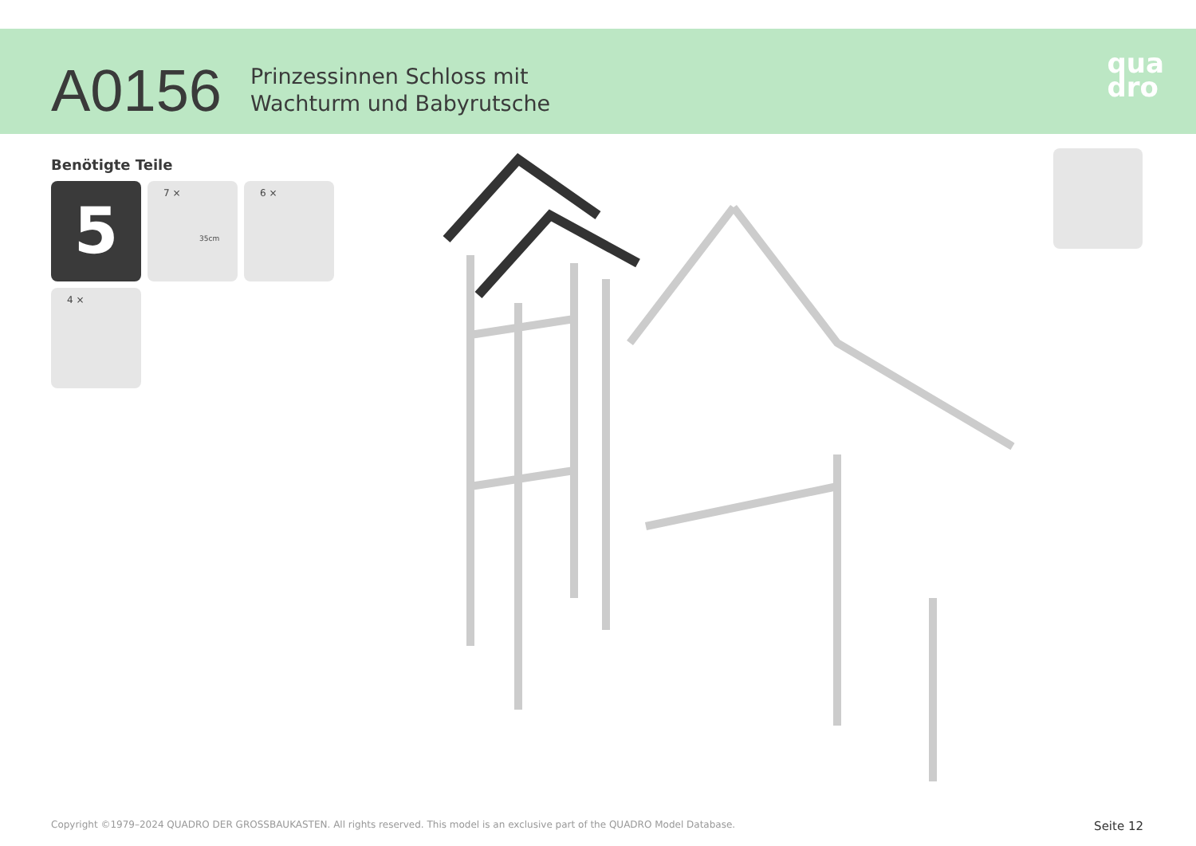A0156
Prinzessinnen Schloss mit
Wachturm und Babyrutsche
qua
dro
Benötigte Teile
5
7 ×
35cm
6 ×
4 ×
Copyright ©1979–2024 QUADRO DER GROSSBAUKASTEN. All rights reserved. This model is an exclusive part of the QUADRO Model Database. Seite 12